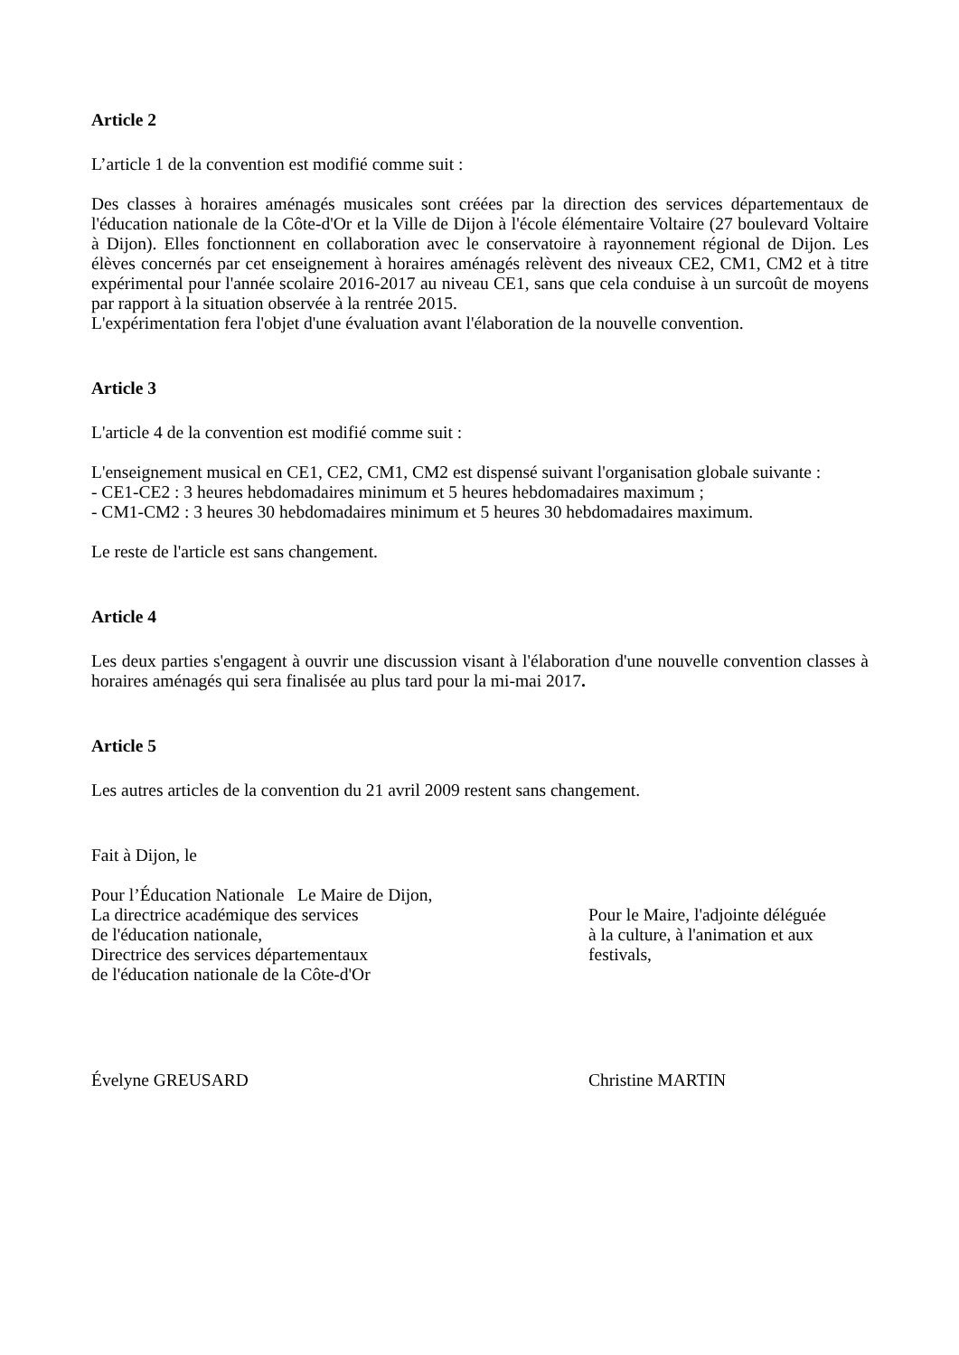Article 2
L’article 1 de la convention est modifié comme suit :
Des classes à horaires aménagés musicales sont créées par la direction des services départementaux de l'éducation nationale de la Côte-d'Or et la Ville de Dijon à l'école élémentaire Voltaire (27 boulevard Voltaire à Dijon). Elles fonctionnent en collaboration avec le conservatoire à rayonnement régional de Dijon. Les élèves concernés par cet enseignement à horaires aménagés relèvent des niveaux CE2, CM1, CM2 et à titre expérimental pour l'année scolaire 2016-2017 au niveau CE1, sans que cela conduise à un surcoût de moyens par rapport à la situation observée à la rentrée 2015.
L'expérimentation fera l'objet d'une évaluation avant l'élaboration de la nouvelle convention.
Article 3
L'article 4 de la convention est modifié comme suit :
L'enseignement musical en CE1, CE2, CM1, CM2 est dispensé suivant l'organisation globale suivante :
- CE1-CE2 : 3 heures hebdomadaires minimum et 5 heures hebdomadaires maximum ;
- CM1-CM2 : 3 heures 30 hebdomadaires minimum et 5 heures 30 hebdomadaires maximum.
Le reste de l'article est sans changement.
Article 4
Les deux parties s'engagent à ouvrir une discussion visant à l'élaboration d'une nouvelle convention classes à horaires aménagés qui sera finalisée au plus tard pour la mi-mai 2017.
Article 5
Les autres articles de la convention du 21 avril 2009 restent sans changement.
Fait à Dijon, le
Pour l’Éducation Nationale Le Maire de Dijon,
La directrice académique des services
de l'éducation nationale,
Directrice des services départementaux
de l'éducation nationale de la Côte-d'Or
Pour le Maire, l'adjointe déléguée
à la culture, à l'animation et aux
festivals,
Évelyne GREUSARD Christine MARTIN